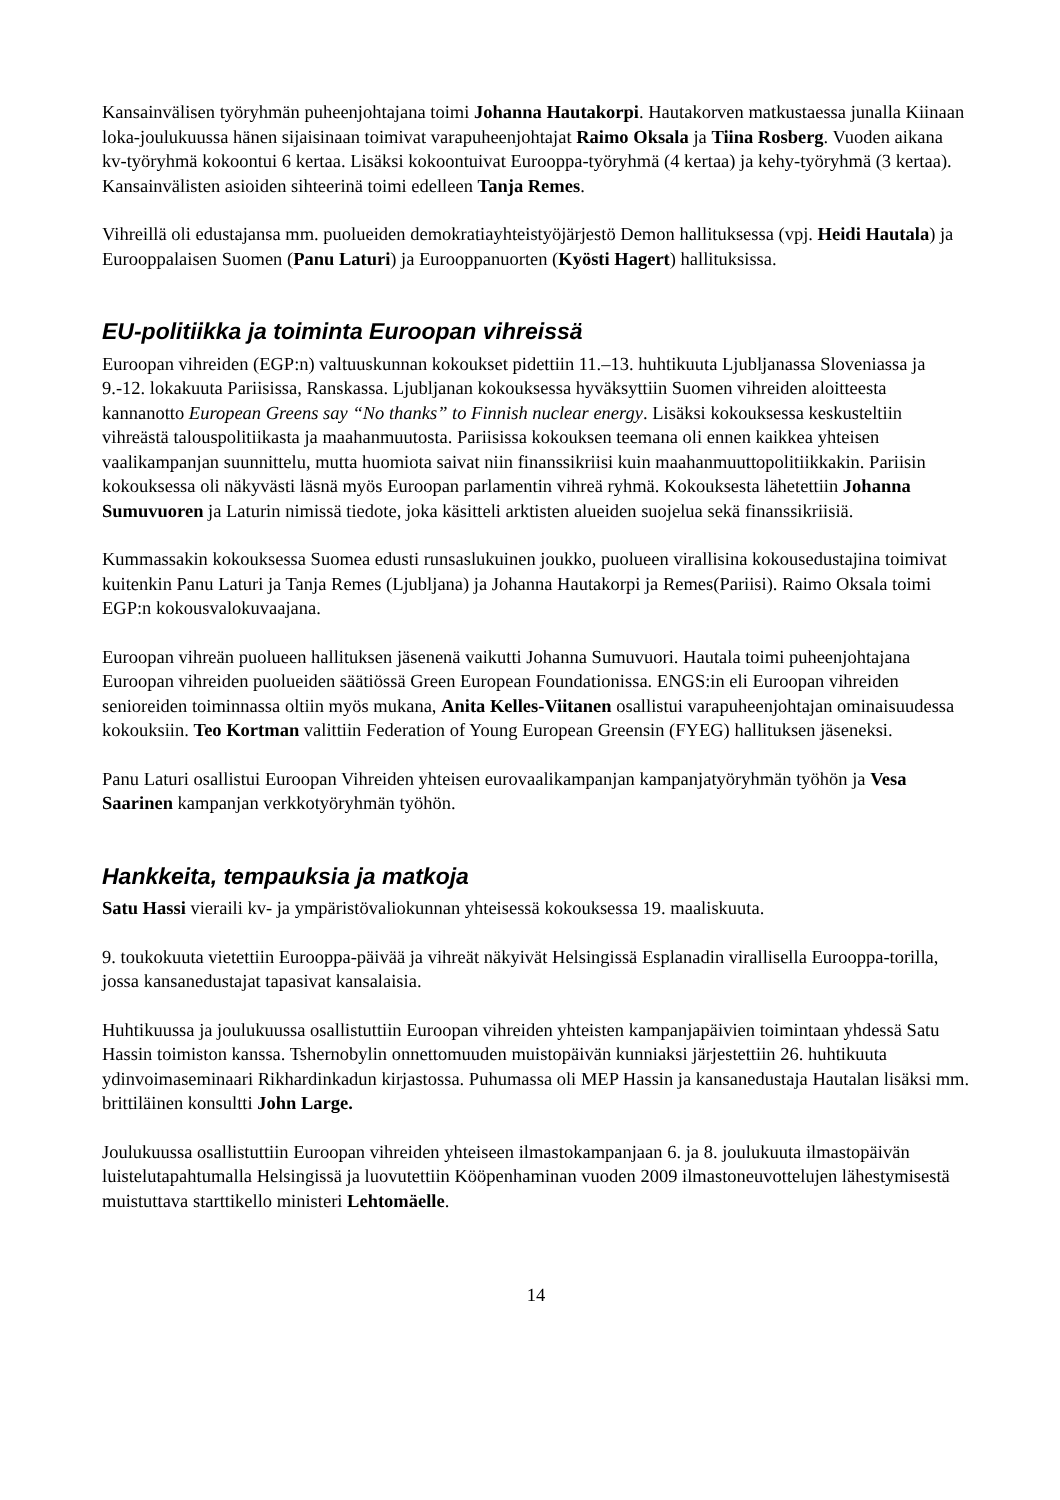Kansainvälisen työryhmän puheenjohtajana toimi Johanna Hautakorpi. Hautakorven matkustaessa junalla Kiinaan loka-joulukuussa hänen sijaisinaan toimivat varapuheenjohtajat Raimo Oksala ja Tiina Rosberg. Vuoden aikana kv-työryhmä kokoontui 6 kertaa. Lisäksi kokoontuivat Eurooppa-työryhmä (4 kertaa) ja kehy-työryhmä (3 kertaa). Kansainvälisten asioiden sihteerinä toimi edelleen Tanja Remes.
Vihreillä oli edustajansa mm. puolueiden demokratiayhteistyöjärjestö Demon hallituksessa (vpj. Heidi Hautala) ja Eurooppalaisen Suomen (Panu Laturi) ja Eurooppanuorten (Kyösti Hagert) hallituksissa.
EU-politiikka ja toiminta Euroopan vihreissä
Euroopan vihreiden (EGP:n) valtuuskunnan kokoukset pidettiin 11.–13. huhtikuuta Ljubljanassa Sloveniassa ja 9.-12. lokakuuta Pariisissa, Ranskassa. Ljubljanan kokouksessa hyväksyttiin Suomen vihreiden aloitteesta kannanotto European Greens say “No thanks” to Finnish nuclear energy. Lisäksi kokouksessa keskusteltiin vihreästä talouspolitiikasta ja maahanmuutosta. Pariisissa kokouksen teemana oli ennen kaikkea yhteisen vaalikampanjan suunnittelu, mutta huomiota saivat niin finanssikriisi kuin maahanmuuttopolitiikkakin. Pariisin kokouksessa oli näkyvästi läsnä myös Euroopan parlamentin vihreä ryhmä. Kokouksesta lähetettiin Johanna Sumuvuoren ja Laturin nimissä tiedote, joka käsitteli arktisten alueiden suojelua sekä finanssikriisiä.
Kummassakin kokouksessa Suomea edusti runsaslukuinen joukko, puolueen virallisina kokousedustajina toimivat kuitenkin Panu Laturi ja Tanja Remes (Ljubljana) ja Johanna Hautakorpi ja Remes(Pariisi). Raimo Oksala toimi EGP:n kokousvalokuvaajana.
Euroopan vihreän puolueen hallituksen jäsenenä vaikutti Johanna Sumuvuori. Hautala toimi puheenjohtajana Euroopan vihreiden puolueiden säätiössä Green European Foundationissa. ENGS:in eli Euroopan vihreiden senioreiden toiminnassa oltiin myös mukana, Anita Kelles-Viitanen osallistui varapuheenjohtajan ominaisuudessa kokouksiin. Teo Kortman valittiin Federation of Young European Greensin (FYEG) hallituksen jäseneksi.
Panu Laturi osallistui Euroopan Vihreiden yhteisen eurovaalikampanjan kampanjatyöryhmän työhön ja Vesa Saarinen kampanjan verkkotyöryhmän työhön.
Hankkeita, tempauksia ja matkoja
Satu Hassi vieraili kv- ja ympäristövaliokunnan yhteisessä kokouksessa 19. maaliskuuta.
9. toukokuuta vietettiin Eurooppa-päivää ja vihreät näkyivät Helsingissä Esplanadin virallisella Eurooppa-torilla, jossa kansanedustajat tapasivat kansalaisia.
Huhtikuussa ja joulukuussa osallistuttiin Euroopan vihreiden yhteisten kampanjapäivien toimintaan yhdessä Satu Hassin toimiston kanssa. Tshernobylin onnettomuuden muistopäivän kunniaksi järjestettiin 26. huhtikuuta ydinvoimaseminaari Rikhardinkadun kirjastossa. Puhumassa oli MEP Hassin ja kansanedustaja Hautalan lisäksi mm. brittiläinen konsultti John Large.
Joulukuussa osallistuttiin Euroopan vihreiden yhteiseen ilmastokampanjaan 6. ja 8. joulukuuta ilmastopäivän luistelutapahtumalla Helsingissä ja luovutettiin Kööpenhaminan vuoden 2009 ilmastoneuvottelujen lähestymisestä muistuttava starttikello ministeri Lehtomäelle.
14